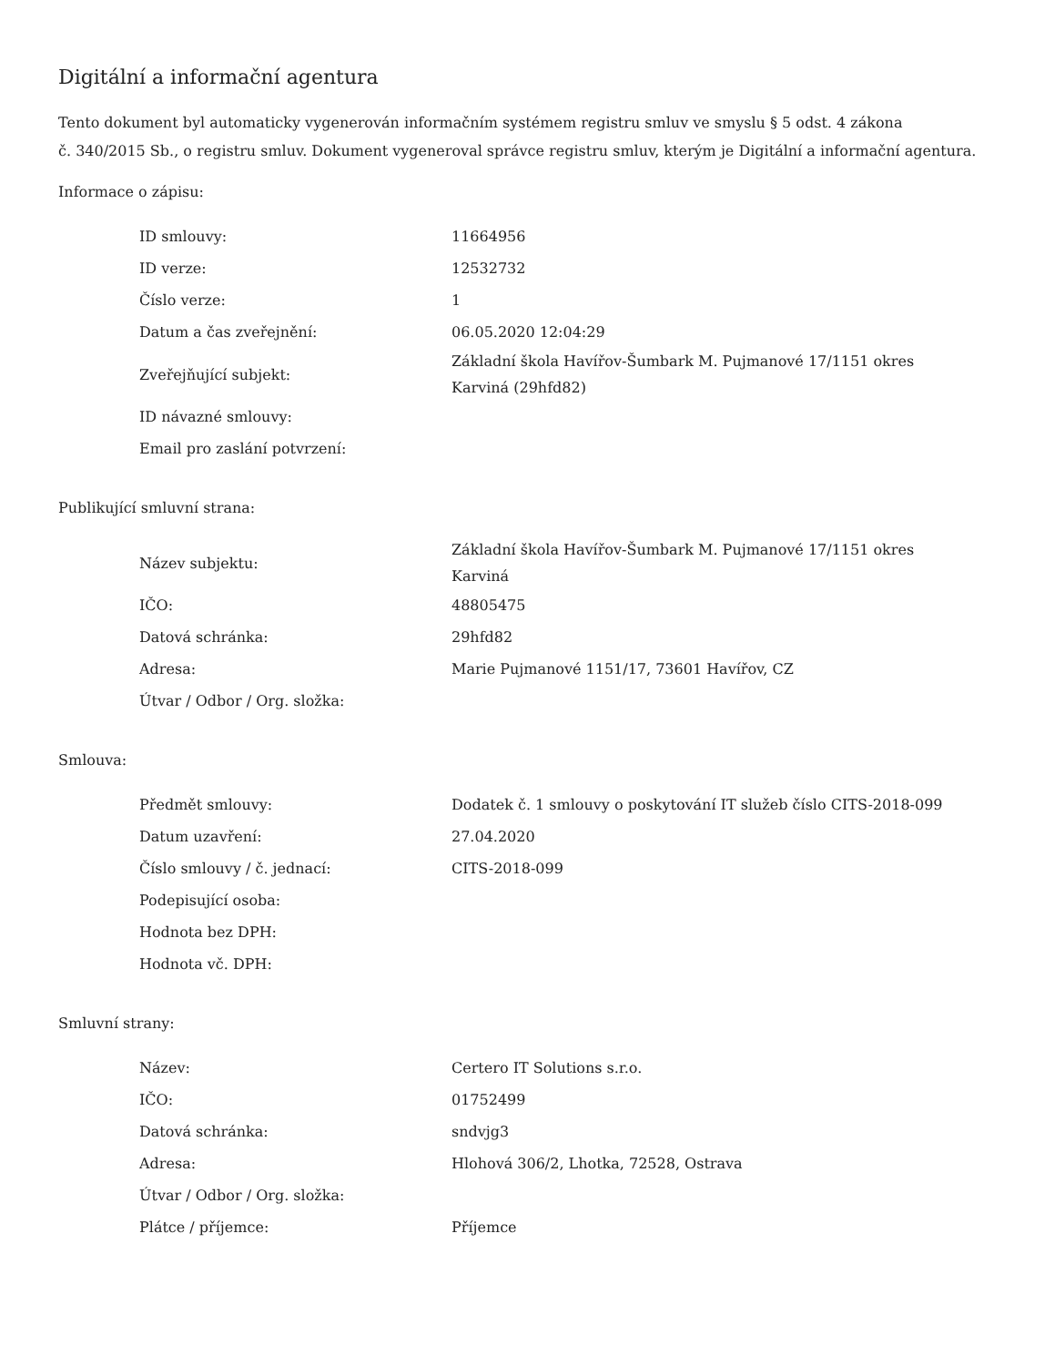Digitální a informační agentura
Tento dokument byl automaticky vygenerován informačním systémem registru smluv ve smyslu § 5 odst. 4 zákona
č. 340/2015 Sb., o registru smluv. Dokument vygeneroval správce registru smluv, kterým je Digitální a informační agentura.
Informace o zápisu:
| ID smlouvy: | 11664956 |
| ID verze: | 12532732 |
| Číslo verze: | 1 |
| Datum a čas zveřejnění: | 06.05.2020 12:04:29 |
| Zveřejňující subjekt: | Základní škola Havířov-Šumbark M. Pujmanové 17/1151 okres Karviná (29hfd82) |
| ID návazné smlouvy: | |
| Email pro zaslání potvrzení: | |
Publikující smluvní strana:
| Název subjektu: | Základní škola Havířov-Šumbark M. Pujmanové 17/1151 okres Karviná |
| IČO: | 48805475 |
| Datová schránka: | 29hfd82 |
| Adresa: | Marie Pujmanové 1151/17, 73601 Havířov, CZ |
| Útvar / Odbor / Org. složka: | |
Smlouva:
| Předmět smlouvy: | Dodatek č. 1 smlouvy o poskytování IT služeb číslo CITS-2018-099 |
| Datum uzavření: | 27.04.2020 |
| Číslo smlouvy / č. jednací: | CITS-2018-099 |
| Podepisující osoba: | |
| Hodnota bez DPH: | |
| Hodnota vč. DPH: | |
Smluvní strany:
| Název: | Certero IT Solutions s.r.o. |
| IČO: | 01752499 |
| Datová schránka: | sndvjg3 |
| Adresa: | Hlohová 306/2, Lhotka, 72528, Ostrava |
| Útvar / Odbor / Org. složka: | |
| Plátce / příjemce: | Příjemce |